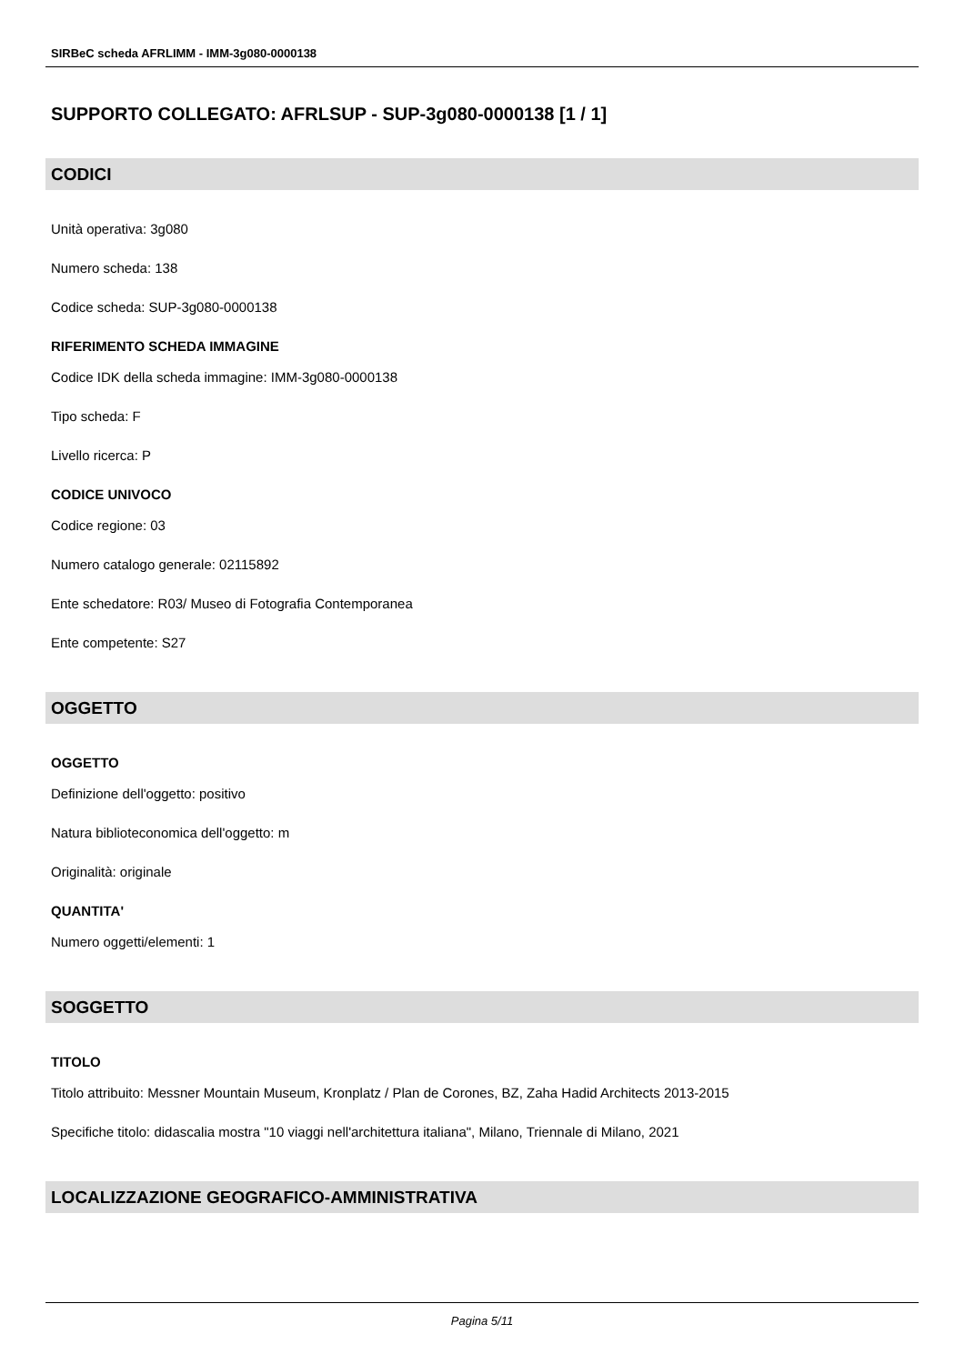SIRBeC scheda AFRLIMM - IMM-3g080-0000138
SUPPORTO COLLEGATO: AFRLSUP - SUP-3g080-0000138 [1 / 1]
CODICI
Unità operativa: 3g080
Numero scheda: 138
Codice scheda: SUP-3g080-0000138
RIFERIMENTO SCHEDA IMMAGINE
Codice IDK della scheda immagine: IMM-3g080-0000138
Tipo scheda: F
Livello ricerca: P
CODICE UNIVOCO
Codice regione: 03
Numero catalogo generale: 02115892
Ente schedatore: R03/ Museo di Fotografia Contemporanea
Ente competente: S27
OGGETTO
OGGETTO
Definizione dell'oggetto: positivo
Natura biblioteconomica dell'oggetto: m
Originalità: originale
QUANTITA'
Numero oggetti/elementi: 1
SOGGETTO
TITOLO
Titolo attribuito: Messner Mountain Museum, Kronplatz / Plan de Corones, BZ, Zaha Hadid Architects 2013-2015
Specifiche titolo: didascalia mostra "10 viaggi nell'architettura italiana", Milano, Triennale di Milano, 2021
LOCALIZZAZIONE GEOGRAFICO-AMMINISTRATIVA
Pagina 5/11